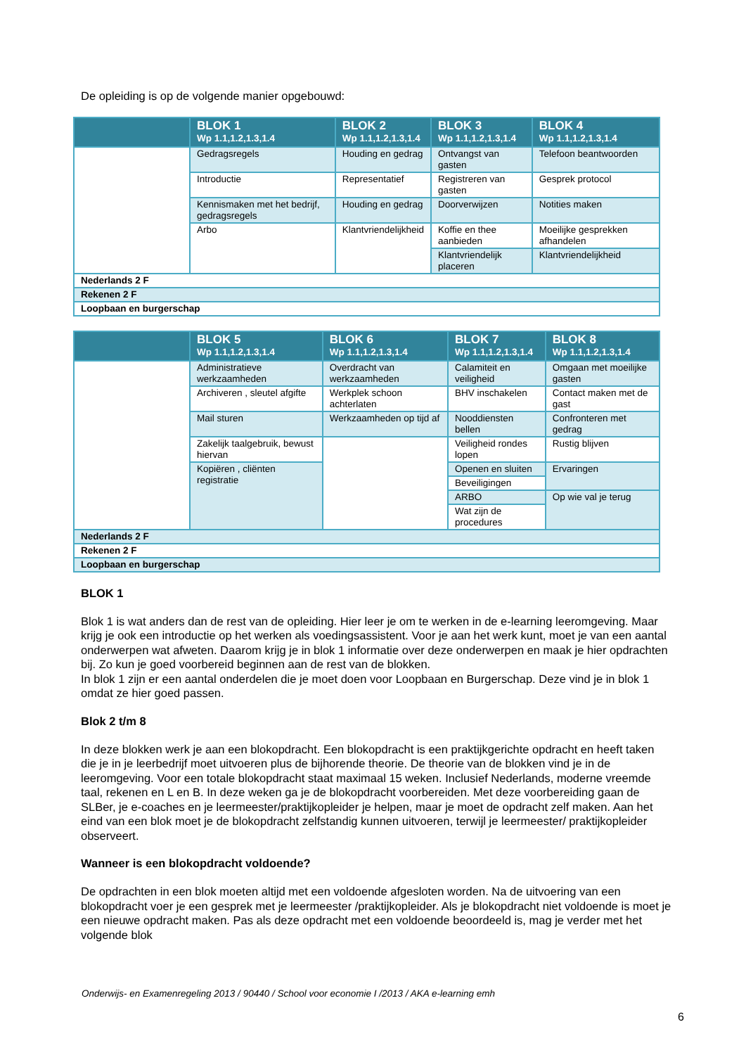De opleiding is op de volgende manier opgebouwd:
| | BLOK 1 Wp 1.1,1.2,1.3,1.4 | BLOK 2 Wp 1.1,1.2,1.3,1.4 | BLOK 3 Wp 1.1,1.2,1.3,1.4 | BLOK 4 Wp 1.1,1.2,1.3,1.4 |
| --- | --- | --- | --- | --- |
| | Gedragsregels | Houding en gedrag | Ontvangst van gasten | Telefoon beantwoorden |
| | Introductie | Representatief | Registreren van gasten | Gesprek protocol |
| | Kennismaken met het bedrijf, gedragsregels | Houding en gedrag | Doorverwijzen | Notities maken |
| | Arbo | Klantvriendelijkheid | Koffie en thee aanbieden | Moeilijke gesprekken afhandelen |
| | | | Klantvriendelijk placeren | Klantvriendelijkheid |
| Nederlands 2 F | | | | |
| Rekenen 2 F | | | | |
| Loopbaan en burgerschap | | | | |
| | BLOK 5 Wp 1.1,1.2,1.3,1.4 | BLOK 6 Wp 1.1,1.2,1.3,1.4 | BLOK 7 Wp 1.1,1.2,1.3,1.4 | BLOK 8 Wp 1.1,1.2,1.3,1.4 |
| --- | --- | --- | --- | --- |
| | Administratieve werkzaamheden | Overdracht van werkzaamheden | Calamiteit en veiligheid | Omgaan met moeilijke gasten |
| | Archiveren , sleutel afgifte | Werkplek schoon achterlaten | BHV inschakelen | Contact maken met de gast |
| | Mail sturen | Werkzaamheden op tijd af | Nooddiensten bellen | Confronteren met gedrag |
| | Zakelijk taalgebruik, bewust hiervan | | Veiligheid rondes lopen | Rustig blijven |
| | Kopiëren , cliënten registratie | | Openen en sluiten | Ervaringen |
| | | | Beveiligingen | |
| | | | ARBO | Op wie val je terug |
| | | | Wat zijn de procedures | |
| Nederlands 2 F | | | | |
| Rekenen 2 F | | | | |
| Loopbaan en burgerschap | | | | |
BLOK 1
Blok 1 is wat anders dan de rest van de opleiding. Hier leer je om te werken in de e-learning leeromgeving. Maar krijg je ook een introductie op het werken als voedingsassistent. Voor je aan het werk kunt, moet je van een aantal onderwerpen wat afweten. Daarom krijg je in blok 1 informatie over deze onderwerpen en maak je hier opdrachten bij. Zo kun je goed voorbereid beginnen aan de rest van de blokken.
In blok 1 zijn er een aantal onderdelen die je moet doen voor Loopbaan en Burgerschap. Deze vind je in blok 1 omdat ze hier goed passen.
Blok 2 t/m 8
In deze blokken werk je aan een blokopdracht. Een blokopdracht is een praktijkgerichte opdracht en heeft taken die je in je leerbedrijf moet uitvoeren plus de bijhorende theorie. De theorie van de blokken vind je in de leeromgeving. Voor een totale blokopdracht staat maximaal 15 weken. Inclusief Nederlands, moderne vreemde taal, rekenen en L en B. In deze weken ga je de blokopdracht voorbereiden. Met deze voorbereiding gaan de SLBer, je e-coaches en je leermeester/praktijkopleider je helpen, maar je moet de opdracht zelf maken. Aan het eind van een blok moet je de blokopdracht zelfstandig kunnen uitvoeren, terwijl je leermeester/ praktijkopleider observeert.
Wanneer is een blokopdracht voldoende?
De opdrachten in een blok moeten altijd met een voldoende afgesloten worden. Na de uitvoering van een blokopdracht voer je een gesprek met je leermeester /praktijkopleider. Als je blokopdracht niet voldoende is moet je een nieuwe opdracht maken. Pas als deze opdracht met een voldoende beoordeeld is, mag je verder met het volgende blok
Onderwijs- en Examenregeling 2013 / 90440 / School voor economie I /2013 / AKA e-learning emh
6